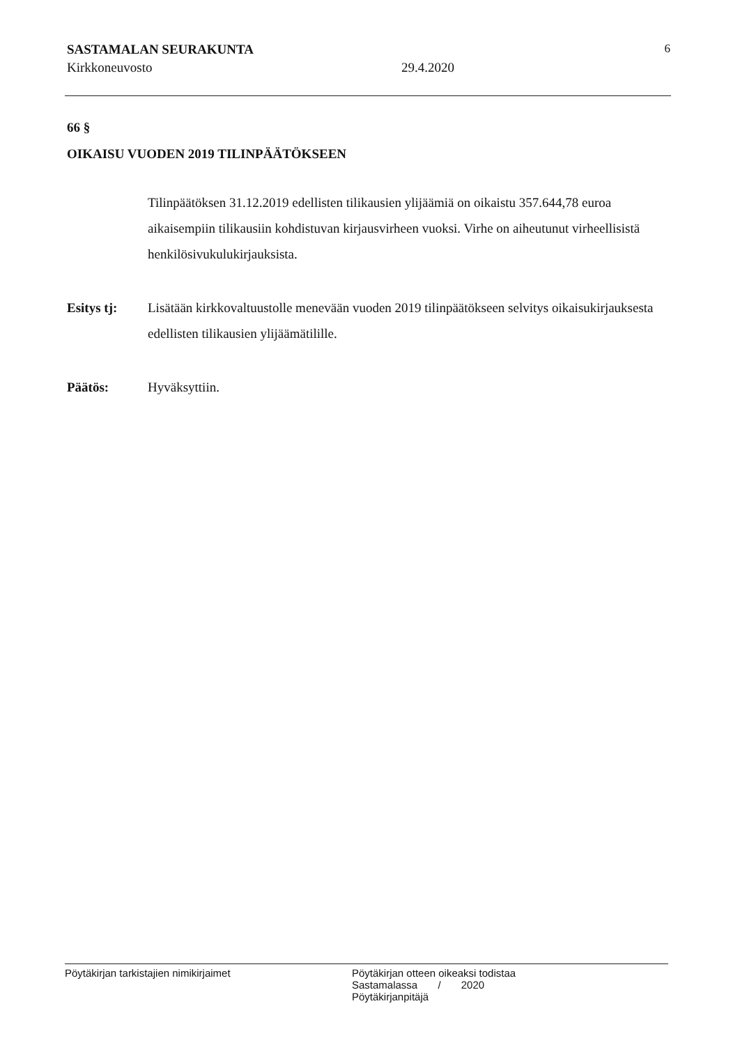SASTAMALAN SEURAKUNTA 6
Kirkkoneuvosto 29.4.2020
66 §
OIKAISU VUODEN 2019 TILINPÄÄTÖKSEEN
Tilinpäätöksen 31.12.2019 edellisten tilikausien ylijäämiä on oikaistu 357.644,78 euroa aikaisempiin tilikausiin kohdistuvan kirjausvirheen vuoksi. Virhe on aiheutunut virheellisistä henkilösivukulukirjauksista.
Esitys tj: Lisätään kirkkovaltuustolle menevään vuoden 2019 tilinpäätökseen selvitys oikaisukirjauksesta edellisten tilikausien ylijäämätilille.
Päätös: Hyväksyttiin.
Pöytäkirjan tarkistajien nimikirjaimet Pöytäkirjan otteen oikeaksi todistaa
Sastamalassa / 2020
Pöytäkirjanpitäjä